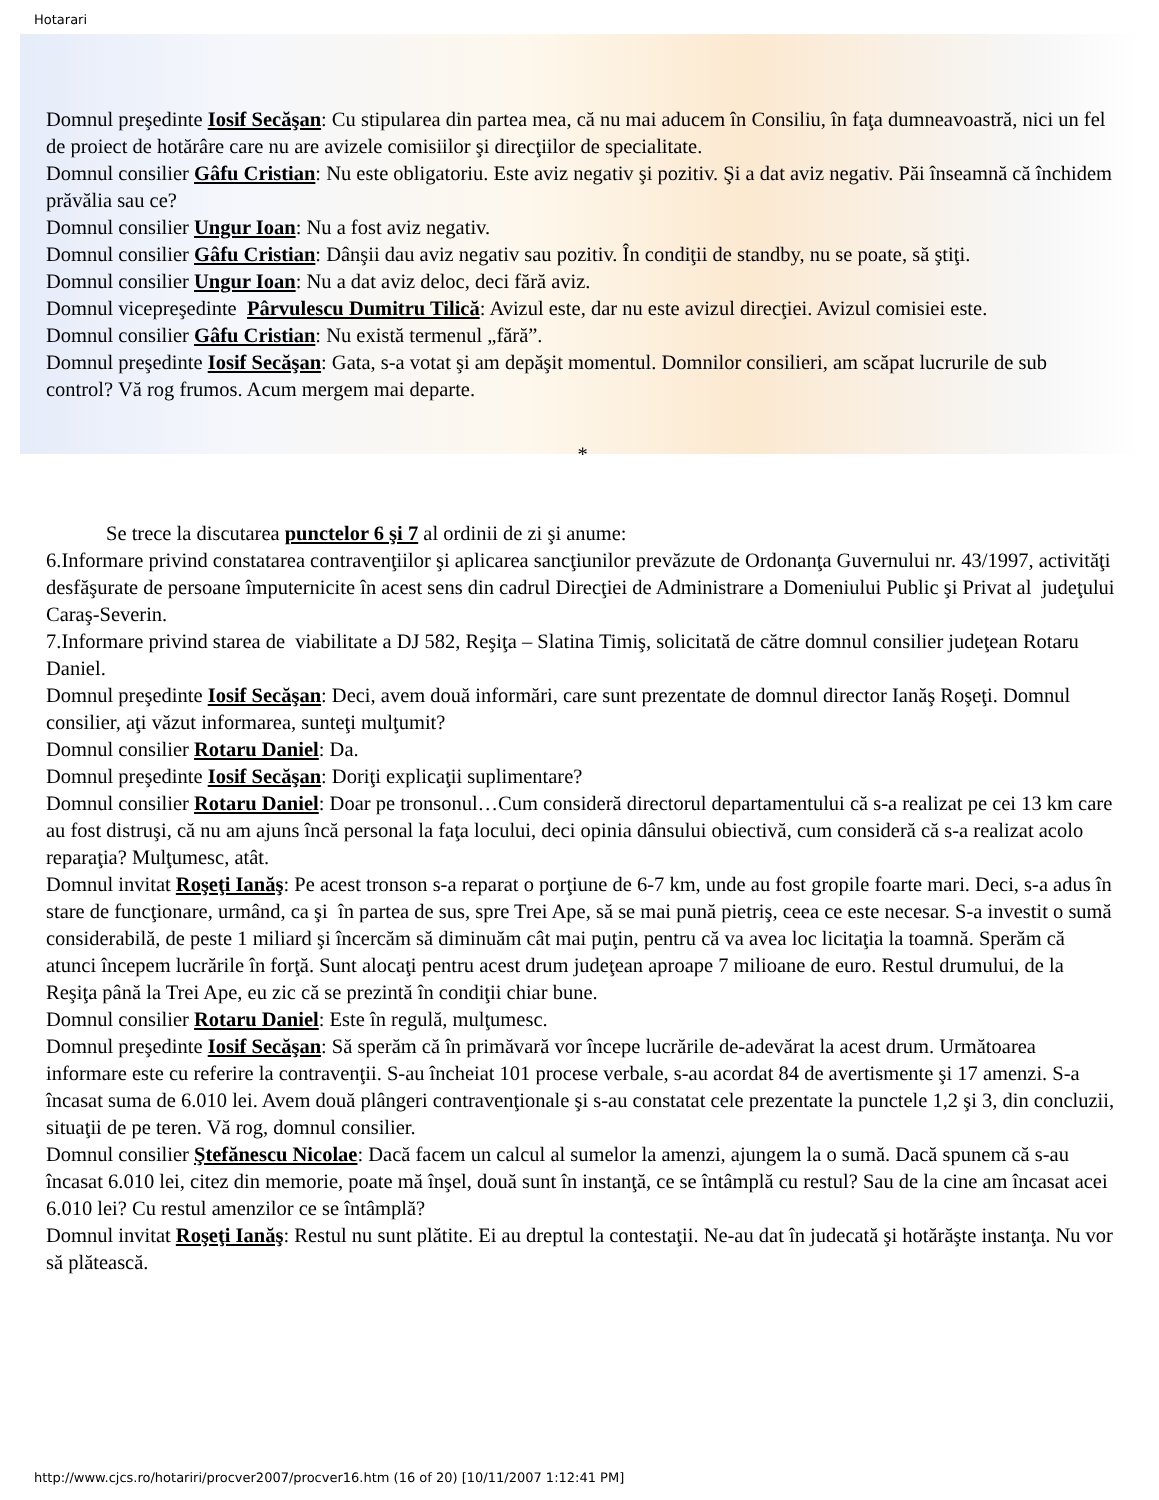Hotarari
Domnul preşedinte Iosif Secăşan: Cu stipularea din partea mea, că nu mai aducem în Consiliu, în faţa dumneavoastră, nici un fel de proiect de hotărâre care nu are avizele comisiilor şi direcţiilor de specialitate.
Domnul consilier Gâfu Cristian: Nu este obligatoriu. Este aviz negativ şi pozitiv. Şi a dat aviz negativ. Păi înseamnă că închidem prăvălia sau ce?
Domnul consilier Ungur Ioan: Nu a fost aviz negativ.
Domnul consilier Gâfu Cristian: Dânşii dau aviz negativ sau pozitiv. În condiţii de standby, nu se poate, să ştiţi.
Domnul consilier Ungur Ioan: Nu a dat aviz deloc, deci fără aviz.
Domnul vicepreşedinte Pârvulescu Dumitru Tilică: Avizul este, dar nu este avizul direcţiei. Avizul comisiei este.
Domnul consilier Gâfu Cristian: Nu există termenul „fără”.
Domnul preşedinte Iosif Secăşan: Gata, s-a votat şi am depăşit momentul. Domnilor consilieri, am scăpat lucrurile de sub control? Vă rog frumos. Acum mergem mai departe.
*
Se trece la discutarea punctelor 6 şi 7 al ordinii de zi şi anume:
6.Informare privind constatarea contravenţiilor şi aplicarea sancţiunilor prevăzute de Ordonanţa Guvernului nr. 43/1997, activităţi desfăşurate de persoane împuternicite în acest sens din cadrul Direcţiei de Administrare a Domeniului Public şi Privat al judeţului Caraş-Severin.
7.Informare privind starea de viabilitate a DJ 582, Reşiţa – Slatina Timiş, solicitată de către domnul consilier judeţean Rotaru Daniel.
Domnul preşedinte Iosif Secăşan: Deci, avem două informări, care sunt prezentate de domnul director Ianăş Roşeţi. Domnul consilier, aţi văzut informarea, sunteţi mulţumit?
Domnul consilier Rotaru Daniel: Da.
Domnul preşedinte Iosif Secăşan: Doriţi explicaţii suplimentare?
Domnul consilier Rotaru Daniel: Doar pe tronsonul…Cum consideră directorul departamentului că s-a realizat pe cei 13 km care au fost distruşi, că nu am ajuns încă personal la faţa locului, deci opinia dânsului obiectivă, cum consideră că s-a realizat acolo reparaţia? Mulţumesc, atât.
Domnul invitat Roşeţi Ianăş: Pe acest tronson s-a reparat o porţiune de 6-7 km, unde au fost gropile foarte mari. Deci, s-a adus în stare de funcţionare, urmând, ca şi în partea de sus, spre Trei Ape, să se mai pună pietriş, ceea ce este necesar. S-a investit o sumă considerabilă, de peste 1 miliard şi încercăm să diminuăm cât mai puţin, pentru că va avea loc licitaţia la toamnă. Sperăm că atunci începem lucrările în forţă. Sunt alocaţi pentru acest drum judeţean aproape 7 milioane de euro. Restul drumului, de la Reşiţa până la Trei Ape, eu zic că se prezintă în condiţii chiar bune.
Domnul consilier Rotaru Daniel: Este în regulă, mulţumesc.
Domnul preşedinte Iosif Secăşan: Să sperăm că în primăvară vor începe lucrările de-adevărat la acest drum. Următoarea informare este cu referire la contravenţii. S-au încheiat 101 procese verbale, s-au acordat 84 de avertismente şi 17 amenzi. S-a încasat suma de 6.010 lei. Avem două plângeri contravenţionale şi s-au constatat cele prezentate la punctele 1,2 şi 3, din concluzii, situaţii de pe teren. Vă rog, domnul consilier.
Domnul consilier Ştefănescu Nicolae: Dacă facem un calcul al sumelor la amenzi, ajungem la o sumă. Dacă spunem că s-au încasat 6.010 lei, citez din memorie, poate mă înşel, două sunt în instanţă, ce se întâmplă cu restul? Sau de la cine am încasat acei 6.010 lei? Cu restul amenzilor ce se întâmplă?
Domnul invitat Roşeţi Ianăş: Restul nu sunt plătite. Ei au dreptul la contestaţii. Ne-au dat în judecată şi hotărăşte instanţa. Nu vor să plătească.
http://www.cjcs.ro/hotariri/procver2007/procver16.htm (16 of 20) [10/11/2007 1:12:41 PM]